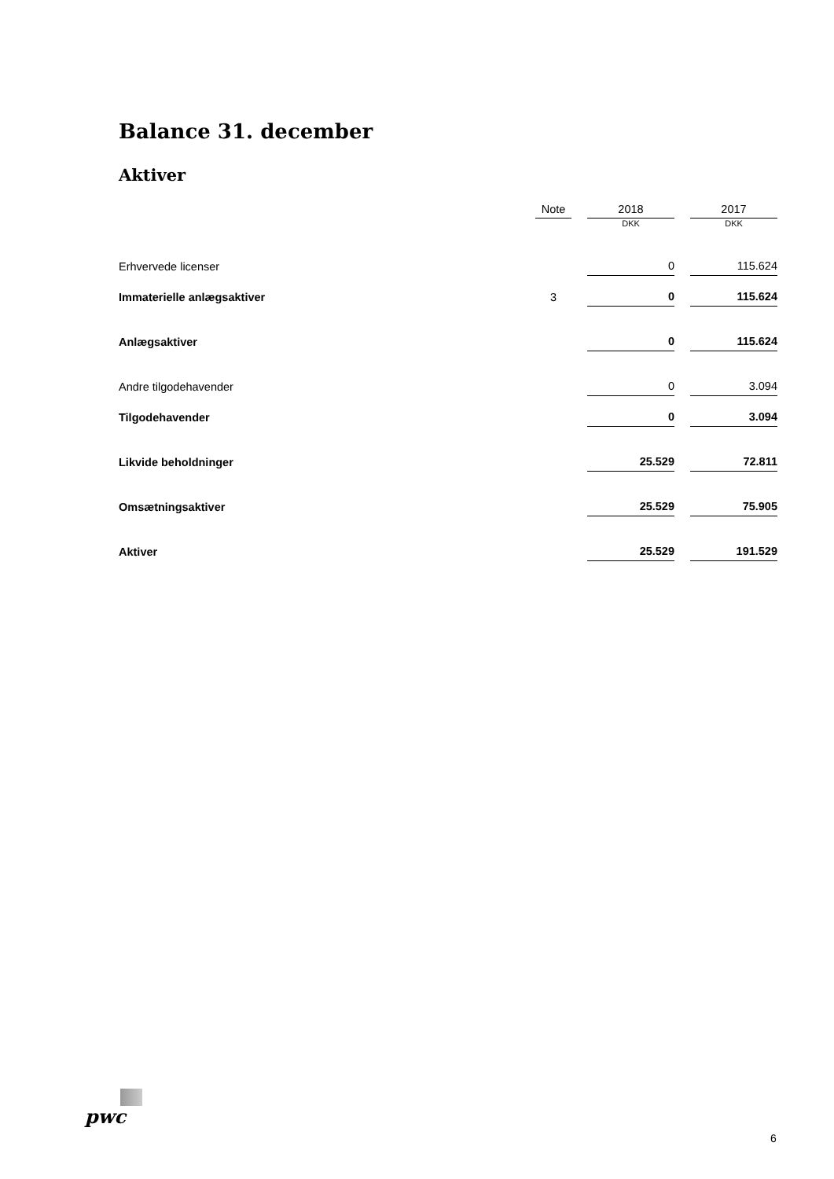Balance 31. december
Aktiver
| | Note | | 2018 | | 2017 |
| --- | --- | --- | --- | --- | --- |
| | | | DKK | | DKK |
| Erhvervede licenser | | | 0 | | 115.624 |
| Immaterielle anlægsaktiver | 3 | | 0 | | 115.624 |
| Anlægsaktiver | | | 0 | | 115.624 |
| Andre tilgodehavender | | | 0 | | 3.094 |
| Tilgodehavender | | | 0 | | 3.094 |
| Likvide beholdninger | | | 25.529 | | 72.811 |
| Omsætningsaktiver | | | 25.529 | | 75.905 |
| Aktiver | | | 25.529 | | 191.529 |
pwc
6